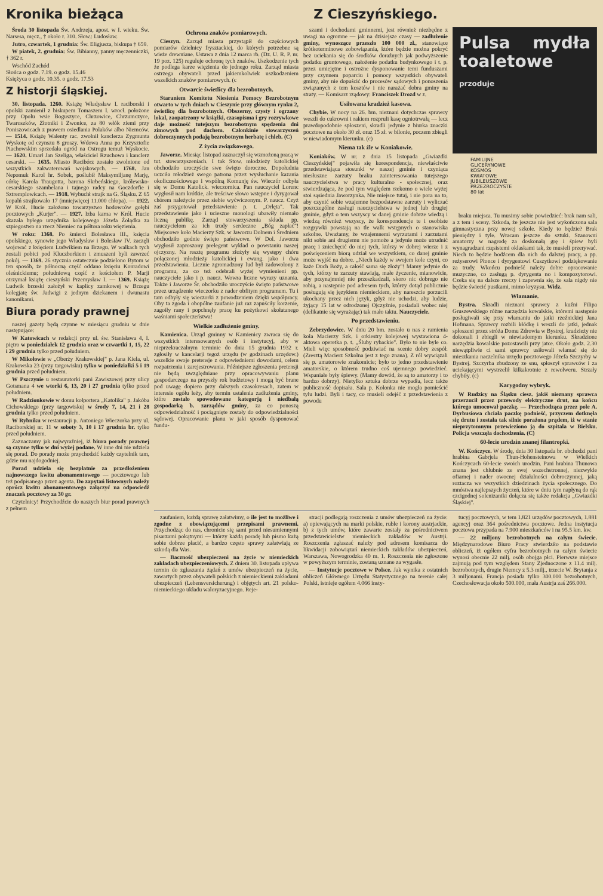Kronika bieżąca
Środa 30 listopada Św. Andrzeja, apost. w I. wieku. Św. Narsesa, męcz., † około r. 310. Słow.: Ludosław.
Jutro, czwartek, 1 grudnia: Św. Eligjusza, biskupa † 659.
W piatek, 2. grudnia: Św. Bibianny, panny męczenniczki, † 362 r.
Wschód Zachód
Słońca o godz. 7.19. o godz. 15.46
Księżyca o godz. 10.35. o godz. 17.53
Z historji śląskiej.
30. listopada. 1260. Książę Władysław I. raciborski i opolski zamienił z biskupem Tomaszem I. wrocł. położone przy Opolu wsie Boguszyce, Chrzowice, Chrzumczyce, Twaroszków, Złotniki i Zwonice, za 80 włók ziemi przy Poniszowicach z prawem osiedlania Polaków albo Niemców. — 1514. Książę Walenty rac. zwolnił kanclerza Zygmunta Wyskotę od czynszu 8 groszy. Wdowa Anna po Krzysztofie Piachowskim sprzedała ogród na Ostrogu temuż Wyskocie. — 1620. Umarł Jan Szeliga, właściciel Rzuchowa i kanclerz cesarski. — 1635. Miasto Racibórz zostało zwolnione od wszystkich zakwaterowań wojskowych. — 1768. Jan Nepomuk Karol hr. Sobek, poślubił Maksymiljanę Marję, córkę Karola Traugotta, barona Skrbeńskiego, królewsko-cesarskiego szambelana i tajnego radcy na Goczdorfie i Sztremplowicach. — 1918. Wybuchł strajk na G. Śląsku. Z 65 kopalń strajkowało 17 (mniejwięcej 11.000 chłopa). — 1922. W Król. Hucie założono towarzystwo hodowców gołębi pocztowych „Kurjer". — 1927. Izba karna w Król. Hucie skazała byłego urzędnika kolejowego Józefa Żołądka za szpiegostwo na rzecz Niemiec na półtora roku więzienia.
W roku: 1368. Po śmierci Bolesława III., księcia opolskiego, synowie jego Władysław i Bolesław IV. zaczęli wojować z księciem Ludwikiem na Brzegu. W walkach tych zostali pobici pod Kluczborkiem i zmuszeni byli zawrzeć pokój. — 1369. 26 stycznia ostatecznie podzielono Bytom w ten sposób, że północną część oddano księciu Konradowi oleśnickiemu; południową część z kościołem P. Marji otrzymał książę cieszyński Przemysław I. — 1369. Książę Ludwik brzeski założył w kaplicy zamkowej w Brzegu kolegjatę św. Jadwigi z jednym dziekanem i dwunastu kanonikami.
Biura porady prawnej
naszej gazety będą czynne w miesiącu grudniu w dnie następujące:
W Katowicach w redakcji przy ul. św. Stanisława 4, I. piętro w poniedziałek 12 grudnia oraz w czwartki 1, 15, 22 i 29 grudnia tylko przed południem.
W Mikołowie w „Oberży Krakowskiej" p. Jana Kiela, ul. Krakowska 23 (przy targowisku) tylko w poniedziałki 5 i 19 grudnia przed południem.
W Pszczynie u restauratorki pani Zawiszowej przy ulicy Gotsmana 4 we wtorki 6, 13, 20 i 27 grudnia tylko przed południem.
W Radzionkowie w domu kolportera „Katolika" p. Jakóba Cichowskiego (przy targowisku) w środy 7, 14, 21 i 28 grudnia tylko przed południem.
W Rybniku w restauracji p. Antoniego Wieczorka przy ul. Raciborskiej nr. 11 w soboty 3, 10 i 17 grudnia br. tylko przed południem.
Zaznaczamy jak najwyraźniej, iż biura porady prawnej są czynne tylko w dni wyżej podane. W inne dni nie udziela się porad. Do porady może przychodzić każdy czytelnik tam, gdzie mu najdogodniej.
Porad udziela się bezpłatnie za przedłożeniem najnowszego kwitu abonamentowego — pocztowego lub też podpisanego przez agenta. Do zapytań listownych należy oprócz kwitu abonamentowego załączyć na odpowiedź znaczek pocztowy za 30 gr.
Czytelnicy! Przychodźcie do naszych biur porad prawnych z pełnem
Z Cieszyńskiego.
Ochrona znaków pomiarowych.
Cieszyn. Zarząd miasta przystąpił do częściowych pomiarów dzielnicy frysztackiej, do których potrzebne są wieże drewniane. Ustawa z dnia 12 marca rb. (Dz. U. R. P. nr. 19 poz. 125) reguluje ochronę tych znaków. Uszkodzenie tych że podlega karze więzienia do jednego roku. Zarząd miasta ostrzega obywateli przed jakiemkolwiek uszkodzeniem wszelkich znaków pomiarowych. (c
Otwarcie świetlicy dla bezrobotnych.
Staraniem Komitetu Niesienia Pomocy Bezrobotnym otwarto w tych dniach w Cieszynie przy głównym rynku 2, świetlicę dla bezrobotnych. Obszerny, czysty i ogrzany lokal, zaopatrzony w książki, czasopisma i gry rozrywkowe daje możność tutejszym bezrobotnym spędzenia dni zimowych pod dachem. Członkinie stowarzyszeń dobroczynnych podają bezrobotnym herbatę i chleb. (C)
Z życia związkowego.
Jaworze. Miesiąc listopad zaznaczył się wzmożoną pracą w tut. stowarzyszeniach. I tak Stow. młodzieży katolickiej obchodziło uroczyście swe święto doroczne. Dopołudnia uczciła młodzież swego patrona przez wysłuchanie kazania okolicznościowego i wspólną Komunję św. Wieczór odbyła się w Domu Katolick. wieczornica. Pan nauczyciel Lorenc wygłosił nam krótkie, ale treściwe słowo wstępne i dyrygował chórem należycie przez siebie wyćwiczonym. P. naucz. Czyż zaś przygotował przedstawienie p. t. „Orlęta". Tak przedstawienie jako i ucieszne monologi ubawiły niemało liczną publikę. Zarząd stowarzyszenia składa pp. nauczycielom za ich trudy serdeczne „Bóg zapłać"! Miejscowe koło Macierzy Szk. w Jaworzu Dolnem i Średniem obchodziło godnie święto państwowe. W Dol. Jaworzu wygłosił zaproszony prelegent wykład o powstaniu naszej ojczyzny. Na resztę programu złożyły się występy chóru połączonej młodzieży katolickiej i ewang. jako i dwa przedstawienia. Licznie zgromadzony lud był zadowolony z programu, za co też odebrali wyżej wymienieni pp. nauczyciele jako i p. naucz. Wowra liczne wyrazy uznania. Także i Jaworze Śr. obchodziło uroczyście święto państwowe przez urządzenie wieczorku z nader obfitym programem. Tu i tam odbyły się wieczorki z powodzeniem dzięki współpracy. Oby ta zgoda i obopólne zaufanie już raz zapuściły korzenie, zagoiły rany i popchnęły pracę ku pożytkowi skołatanego waśniami społeczeństwa!
Wielkie zadłużenie gminy.
Kamienica. Urząd gminny w Kamienicy zwraca się do wszystkich interesowanych osób i instytucyj, aby w nieprzekraczalnym terminie do dnia 15 grudnia 1932 r. zgłosiły w kancelarji tegoż urzędu (w godzinach urzędow.) wszelkie swoje pretensje z odpowiedniemi dowodami, celem rozpatrzenia i zarejestrowania. Późniejsze zgłoszenia pretensji nie będą uwzględniane przy opracowywaniu planu gospodarczego na przyszły rok budżetowy i mogą być brane pod uwagę dopiero przy dalszych czasokresach, zatem w interesie ogółu leży, aby termin ustalenia zadłużenia gminy, które zostało spowodowane kategorją i niedbałą gospodarką b. zarządów gminy, za co ponoszą odpowiedzialność i pociągnięte zostały do odpowiedzialności sądowej. Opracowanie planu w jaki sposób dysponować fundu-
szami i dochodami gminnemi, jest również niezbędne z uwagi na ogromne — jak na dzisiejsze czasy — zadłużenie gminy, wynoszące przeszło 100 000 zł., stanowiące krótkoterminowe zobowiązania, które będzie można pokryć bez uciekania się do środków doraźnych jak podwyższenie podatku gruntowego, nałożenie podatku budynkowego i t. p. przez umiejętne i ostrożne dysponowanie temi funduszami przy czynnem poparciu i pomocy wszystkich obywateli gminy, aby nie dopuścić do procesów sądowych i ponoszenia związanych z tem kosztów i nie narażać dobra gminy na straty. — Komisarz rządowy: Franciszek Drozd w z.
Usiłowana kradzież kasowa.
Chybie. W nocy na 26. bm. nieznani dotychczas sprawcy weszli do cukrowni i rakiem rozpruli kasę ogniotrwałą — lecz prawdopodobnie spłoszeni, skradli jedynie z biurka znaczki pocztowe na około 30 zł. oraz 15 zł. w bilonie, poczem zbiegli w niewiadomym kierunku. (c)
Niema tak źle w Koniakowie.
Koniaków. W nr. z dnia 15 listopada „Gwiazdki Cieszyńskiej" pojawiła się korespondencja, niewłaściwie przedstawiająca stosunki w naszej gminie i czyniąca niesłuszne zarzuty braku zainteresowania tutejszego nauczycielstwa w pracy kulturalno - społecznej, oraz stwierdzająca, że pod tym względem rzekomo o wiele wyżej stoi sąsiednia Jaworzynka. Nie miejsce tutaj, i nie pora na to, aby czynić sobie wzajemne bezpodstawne zarzuty i wyliczać poszczególne zasługi nauczycielstwa w jednej lub drugiej gminie, gdyż o tem wszyscy w danej gminie dobrze wiedzą i wiedzą również wszyscy, że korespondencje te i osobiste rozgrywki powstają na tle walk wstępnych o stanowiska szkolne. Uważamy, że wzajemnemi wyrzutami i zarzutami nikt sobie ani drugiemu nie pomoże a jedynie może utrudnić pracę i zniechęcić do niej tych, którzy w dobrej wierze i z poświęceniem biorą udział we wszystkiem, co danej gminie może wyjść na dobre. „Niech każdy w swojem kole czyni, co każe Duch Boży, a całość sama się złoży"! Mamy jedynie do tych, którzy te zarzuty stawiają, małe życzenie, mianowicie, aby przynajmniej nie przeszkadzali, skoro nic dobrego nie robią, a następnie pod adresem tych, którzy dotąd publicznie posługują się językiem niemieckiem, aby nareszcie porzucili ukochany przez nich język, gdyż nie uchodzi, aby ludzie, żyjący 15 lat w odrodzonej Ojczyźnie, posiadali wobec niej (delikatnie się wyrażając) tak mało taktu. Nauczyciele.
Po przedstawieniu.
Zebrzydowice. W dniu 20 bm. zostało u nas z ramienia koła Macierzy Szk. i orkiestry kolejowej wystawiona 4-aktowa operetka p. t. „Śluby rybackie". Było to nie byle co. Mieli więc sposobność podziwiać na scenie dobry zespół. (Zresztą Macierz Szkolna jest z tego znana). Z ról wywiązali się p. amatorowie znakomicie; było to jedno przedstawienie amatorskie, o którem trudno coś ujemnego powiedzieć. Wspaniałe były śpiewy. (Mamy dowód, że są to amatorzy i to bardzo dobrzy). Nietylko sztuka dobrze wypadła, lecz także publiczność dopisała. Sala p. Kolonka nie mogła pomieścić tylu ludzi. Byli i tacy, co musieli odejść z przedstawienia z powodu
Pulsa mydła toaletowe
przoduje
FAMILIJNE
GLICERYNOWE
KOSMOS
KWIATOWE
JUBILEUSZOWE
PRZEZROCZYSTE
80 lat
braku miejsca. Tu musimy sobie powiedzieć: brak nam sali, a z tem i sceny. Szkoda, że jeszcze nie jest wykończona sala gimnastyczna przy nowej szkole. Kiedy to będzie? Brak pieniędzy i tyle. Wracam jeszcze do sztuki. Szanowni amatorzy w nagrodę za doskonałą grę i śpiew byli wynagradzani rzęsistemi oklaskami tak, że musieli przerywać. Niech to będzie bodźcem dla nich do dalszej pracy, a pp. reżyserowi Płonce i dyrygentowi Cuszytkowi podziękowanie za trudy. Wkońcu podnieść należy dobre opracowanie muzyczne, co zasługą p. dyrygenta no i kompozytorowi. Czeka się na dalsze rzeczy i zapewnia się, że sala nigdy nie będzie świecić pustkami, mimo kryzysu. Widz.
Włamanie.
Bystra. Skradli nieznani sprawcy z kuźni Filipa Gruszewskiego różne narzędzia kowalskie, któremi następnie posługiwali się przy włamaniu do jatki rzeźnickiej Jana Hofmana. Sprawcy rozbili kłódkę i weszli do jatki, jednak spłoszeni przez stróża Domu Zdrowia w Bystrej, kradzieży nie dokonali i zbiegli w niewiadomym kierunku. Skradzione narzędzia kowalskie pozostawili przy jatce. Około godz. 2.30 niewątpliwie ci sami sprawcy usiłowali włamać się do mieszkania naczelnika urzędu pocztowego Józefa Szczyrby w Bystrej. Szczyrba zbudzony ze snu, spłoszył sprawców i za uciekającymi wystrzelił kilkakrotnie z rewolweru. Strzały chybiły. (c)
Karygodny wybryk.
W Rudzicy na Śląsku ciesz. jakiś nieznany sprawca przerzucił przez przewody elektryczne drut, na końcu którego umocował paczkę. — Przechodząca przez pole A. Dyrbusiowa chciała paczkę podnieść, przyczem dotknęła się drutu i została tak silnie porażona prądem, iż w stanie nieprzytomnym przewieziono ją do szpitala w Bielsku. Policja wszczęła dochodzenia. (C)
60-lecie urodzin znanej filantropki.
W. Kończyce. W środę, dnia 30 listopada br. obchodzi pani hrabina Gabrjela Thun-Hohensteinowa w Wielkich Kończycach 60-lecie swoich urodzin. Pani hrabina Thunowa znana jest chlubnie ze swej wszechstronnej, niezwykle ofiarnej i nader owocnej działalności dobroczynnej, jaką roztacza we wszystkich dziedzinach życia społecznego. Do mnóstwa najlepszych życzeń, które w dniu tym napłyną do rąk czcigodnej solenizantki dołącza się także redakcja „Gwiazdki Śląskiej".
zaufaniem, każdą sprawę załatwimy, o ile jest to możliwe i zgodne z obowiązującemi przepisami prawnemi. Przychodząc do nas, chronicie się sami przed niesumiennymi pisarzami pokątnymi — którzy każdą poradę lub pismo każą sobie dobrze płacić, a bardzo często sprawy załatwiają ze szkodą dla Was.
— Baczność ubezpieczeni na życie w niemieckich zakładach ubezpieczeniowych. Z dniem 30. listopada upływa termin do zgłaszania żądań z umów ubezpieczeń na życie, zawartych przez obywateli polskich z niemieckiemi zakładami ubezpieczeń (Lebensversicherung) i objętych art. 21 polsko-niemieckiego układu waloryzacyjnego. Reje-
stracji podlegają roszczenia z umów ubezpieczeń na życie: a) opiewających na marki polskie, ruble i korony austrjackie, b) z tych umów, które zawarte zostały za pośrednictwem przedstawicielstw niemieckich zakładów w Austrji. Roszczenia zgłaszać należy pod adresem komisarza do likwidacji zobowiązań niemieckich zakładów ubezpieczeń, Warszawa, Nowogrodzka 40 m. 1. Roszczenia nie zgłoszone w powyższym terminie, zostaną uznane za wygasłe.
— Instytucje pocztowe w Polsce. Jak wynika z ostatnich obliczeń Głównego Urzędu Statystycznego na terenie całej Polski, istnieje ogółem 4.066 insty-
tucyj pocztowych, w tem 1.821 urzędów pocztowych, 1.881 agencyj oraz 364 pośrednictwa pocztowe. Jedna instytucja pocztowa przypada na 7.900 mieszkańców i na 95.5 km. kw.
— 22 miljony bezrobotnych na całym świecie. Międzynarodowe Biuro Pracy stwierdziło na podstawie obliczeń, iż ogólem cyfra bezrobotnych na całym świecie wynosi obecnie 22 milj. osób obojga płci. Pierwsze miejsce zajmują pod tym względem Stany Zjednoczone z 11.4 milj. bezrobotnych, drugie Niemcy z 5.3 milj., trzecie W. Brytanja z 3 miljonami. Francja posiada tylko 300.000 bezrobotnych, Czechosłowacja około 500.000, mała Austrja zaś 266.000.